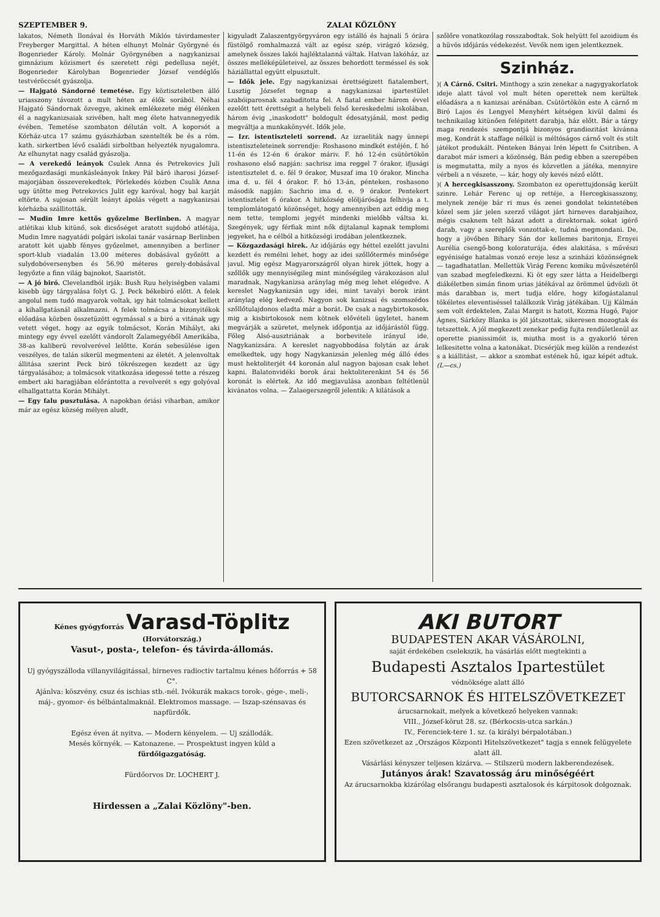SZEPTEMBER 9. ZALAI KÖZLÖNY
lakatos, Németh Ilonával és Horváth Miklós távirdamester Freyberger Margittal. A héten elhunyt Molnár Györgyné és Bogenrieder Károly. Molnár Györgynében a nagykanizsai gimnázium közismert és szeretett régi pedellusa nejét, Bogenrieder Károlyban Bogenrieder József vendéglős testvéröccsét gyászolja.
— Hajgató Sándorné temetése. Egy köztiszteletben álló uriasszony távozott a mult héten az élők sorából. Néhai Hajgató Sándornak özvegye, akinek emlékezete még élénken él a nagykanizsaiak szivében, halt meg élete hatvannegyedik évében. Temetése szombaton délután volt. A koporsót a Kórház-utca 17 számu gyászházban szentelték be és a róm. kath. sirkertben lévő családi sirboltban helyezték nyugalomra. Az elhunytat nagy család gyászolja.
— A verekedő leányok Csulek Anna és Petrekovics Juli mezőgazdasági munkásleányok Inkey Pál báró iharosi József-majorjában összeverekedtek. Pörlekedés közben Csulik Anna ugy ütötte meg Petrekovics Julit egy karóval, hogy bal karját eltörte. A sujosan sérült leányt ápolás végett a nagykanizsai kórházba szállitották.
— Mudin Imre kettős győzelme Berlinben. A magyar atlétikai klub kitünő, sok dicsőséget aratott sujdobó atlétája, Mudin Imre nagyatádi polgári iskolai tanár vasárnap Berlinben aratott két ujabb fényes győzelmet, amennyiben a berliner sport-klub viadalán 13.00 méteres dobásával győzött a sulydobóversenyben és 56.90 méteres gerely-dobásával legyőzte a finn világ bajnokot, Saaristöt.
— A jó biró. Clevelandból irják: Bush Ruu helyiségben valami kisebb ügy tárgyalása folyt G. J. Peck békebiró előtt. A felek angolul nem tudó magyarok voltak, igy hát tolmácsokat kellett a kihallgatásnál alkalmazni. A felek tolmácsa a bizonyitékok előadása közben összetüzött egymással s a biró a vitának ugy vetett véget, hogy az egyik tolmácsot, Korán Mihályt, aki mintegy egy évvel ezelőtt vándorolt Zalamegyéből Amerikába, 38-as kaliberü revolverével lelőtte. Korán sebesülése igen veszélyes, de talán sikerül megmenteni az életét. A jelenvoltak állitása szerint Peck biró tökrészegen kezdett az ügy tárgyalásához; a tolmácsok vitatkozása idegessé tette a részeg embert aki haragjában előrántotta a revolverét s egy golyóval elhallgattatta Korán Mihályt.
— Egy falu pusztulása. A napokban óriási viharban, amikor már az egész község mélyen aludt,
kigyuladt Zalaszentgyörgyváron egy istálló és hajnali 5 órára füstölgő romhalmazzá vált az egész szép, virágzó község, amelynek összes lakói hajléktalanná váltak. Hatvan lakóház, az összes melléképületeivel, az összes behordott terméssel és sok háziállattal együtt elpusztult.
— Idők jele. Egy nagykanizsai érettségizett fiatalembert, Lusztig Józsefet tegnap a nagykanizsai ipartestület szabóiparosnak szabaditotta fel. A fiatal ember három évvel ezelőtt tett érettségit a helybeli felső kereskedelmi iskolában, három évig „inaskodott" boldogult édesatyjánál, most pedig megváltja a munkakönyvét. Idők jele.
— Izr. istentiszteleti sorrend. Az izraeliták nagy ünnepi istentiszteleteinek sorrendje: Roshasono mindkét estéjén, f. hó 11-én és 12-én 6 órakor máriv. F. hó 12-én csütörtökön roshasono első napján: sachrisz ima reggel 7 órakor, ifjusági istentisztelet d. e. fél 9 órakor, Muszaf ima 10 órakor, Mincha ima d. u. fél 4 órakor. F. hó 13-án, pénteken, roshasono második napján: Sachrio ima d. e. 9 órakor. Pentekert istentisztelet 6 órakor. A hitközség elöljárósága felhivja a t. templomlátogató közönséget, hogy amennyiben azt eddig meg nem tette, templomi jegyét mindenki mielőbb váltsa ki. Szegények, ugy férfiak mint nők dijtalanul kapnak templomi jegyeket, ha e célból a hitközségi irodában jelentkeznek.
— Közgazdasági hirek. Az időjárás egy héttel ezelőtt javulni kezdett és remélni lehet, hogy az idei szőllőtermés minősége javul. Mig egész Magyarországról olyan hirek jöttek, hogy a szőllők ugy mennyiségileg mint minőségileg várakozáson alul maradnak, Nagykanizsa aránylag még meg lehet elégedve. A kereslet Nagykanizsán ugy idei, mint tavalyi borok iránt aránylag elég kedvező. Nagyon sok kanizsai és szomszédos szőllőtulajdonos eladta már a borát. De csak a nagybirtokosok, mig a kisbirtokosok nem kötnek elővételi ügyletet, hanem megvárják a szüretet, melynek időpontja az időjárástól függ. Főleg Alsó-ausztriának a borbevitele irányul ide, Nagykanizsára. A kereslet nagyobbodása folytán az árak emelkedtek, ugy hogy Nagykanizsán jelenleg még álló édes must hektoliterjét 44 koronán alul nagyon bajosan csak lehet kapni. Balatonvidéki borok árai hektoliterenkint 54 és 56 koronát is elértek. Az idő megjavulása azonban feltétlenül kivánatos volna. — Zalaegerszegről jelentik: A kilátások a
szőlőre vonatkozólag rosszabodtak. Sok helyütt fel azoidium és a hüvös időjárás védekezést. Vevők nem igen jelentkeznek.
Szinház.
)( A Cárnő. Csitri. Minthogy a szin zenekar a nagygyakorlatok ideje alatt távol vol mult héten operettek nem kerültek előadásra a n kanizsai arénában. Csütörtökön este A cárnő m Biró Lajos és Lengyel Menyhért kétségen kivül dalmi és technikailag kitünően felépitett darabja, ház előtt. Bár a tárgy maga rendezés szempontjá bizonyos grandiozitást kivánna meg, Kondrát k staffage nélkül is méltóságos cárnő volt és stilt játékot produkált. Pénteken Bányai Irén lépett fe Csitriben. A darabot már ismeri a közönség, Bán pedig ebben a szerepében is megmutatta, mily a nyos és közvetlen a játéka, mennyire vérbeli a n vészete, — kár, hogy oly kevés néző előtt.
)( A hercegkisasszony. Szombaton ez operettujdonság került szinre. Lehár Ferenc uj op rettéje, a Hercegkisasszony, melynek zenéje bár ri mus és zenei gondolat tekintetében közel sem jár jelen szerző világot járt hirneves darabjaihoz, mégis csaknem telt házat adott a direktornak. sokat igérő darab, vagy a szereplők vonzottak-e, tudná megmondani. De, hogy a jövőben Bihary Sán dor kellemes baritonja, Ernyei Aurélia csengő-bong koloraturája, édes alakitása, s művészi egyénisége hatalmas vonzó ereje lesz a szinházi közönségnek — tagadhatatlan. Mellettük Virág Ferenc komiku művészetéről van szabad megfeledkezni. Ki öt egy szer látta a Heidelbergi diákéletben simán finom urias játékával az örömmel üdvözli öt más darabban is, mert tudja előre, hogy kifogástalanul tökéletes eleventiséssel találkozik Virág játékában. Ujj Kálmán sem volt érdektelen, Zalai Margit is hatott, Kozma Hugó, Pajor Ágnes, Sárközy Blanka is jól játszottak, sikeresen mozogtak és tetszettek. A jól megkezett zenekar pedig fujta rendületlenül az operette pianissimóit is, miutha most is a gyakorló téren lelkesitette volna a katonákat. Dicsérjük meg külön a rendezést s a kiállitást, — akkor a szombat estének hű, igaz képét adtuk. (L—cs.)
Kénes gyógyforrás Varasd-Töplitz (Horvátország.)
Vasut-, posta-, telefon- és távirda-állomás.
Uj gyógyszálloda villanyvilágitással, hirneves radioctiv tartalmu kénes hőforrás + 58 C°.
Ajánlva: köszvény, csuz és ischias stb.-nél. Ivókurák makacs torok-, gége-, meli-, máj-, gyomor- és bélbántalmaknál. Elektromos massage. — Iszap-szénsavas és napfürdők.
Egész éven át nyitva. — Modern kényelem. — Uj szállodák.
Mesés környék. — Katonazene. — Prospektust ingyen küld a
fürdőigazgatóság.
Fürdőorvos Dr. LOCHERT J.
Hirdessen a „Zalai Közlöny"-ben.
AKI BUTORT
BUDAPESTEN AKAR VÁSÁROLNI,
saját érdekében cselekszik, ha vásárlás előtt megtekinti a
Budapesti Asztalos Ipartestület
védnöksége alatt álló
BUTORCSARNOK ÉS HITELSZÖVETKEZET
árucsarnokait, melyek a következő helyeken vannak:
VIII., József-körut 28. sz. (Bérkocsis-utca sarkán.)
IV., Ferenciek-tere 1. sz. (a királyi bérpalotában.)
Ezen szövetkezet az „Országos Központi Hitelszövetkezet" tagja s ennek felügyelete alatt áll.
Vásárlási kényszer teljesen kizárva. — Stilszerü modern lakberendezések.
Jutányos árak! Szavatosság áru minőségéért
Az árucsarnokba kizárólag elsőrangu budapesti asztalosok és kárpitosok dolgoznak.